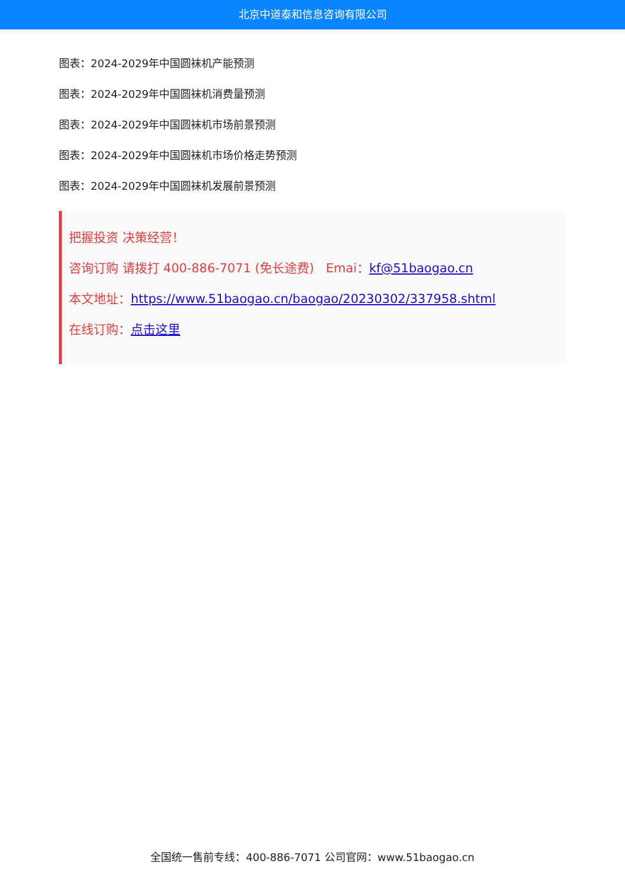北京中道泰和信息咨询有限公司
图表：2024-2029年中国圆袜机产能预测
图表：2024-2029年中国圆袜机消费量预测
图表：2024-2029年中国圆袜机市场前景预测
图表：2024-2029年中国圆袜机市场价格走势预测
图表：2024-2029年中国圆袜机发展前景预测
把握投资 决策经营！
咨询订购 请拨打 400-886-7071 (免长途费) Emai：kf@51baogao.cn
本文地址：https://www.51baogao.cn/baogao/20230302/337958.shtml
在线订购：点击这里
全国统一售前专线：400-886-7071 公司官网：www.51baogao.cn